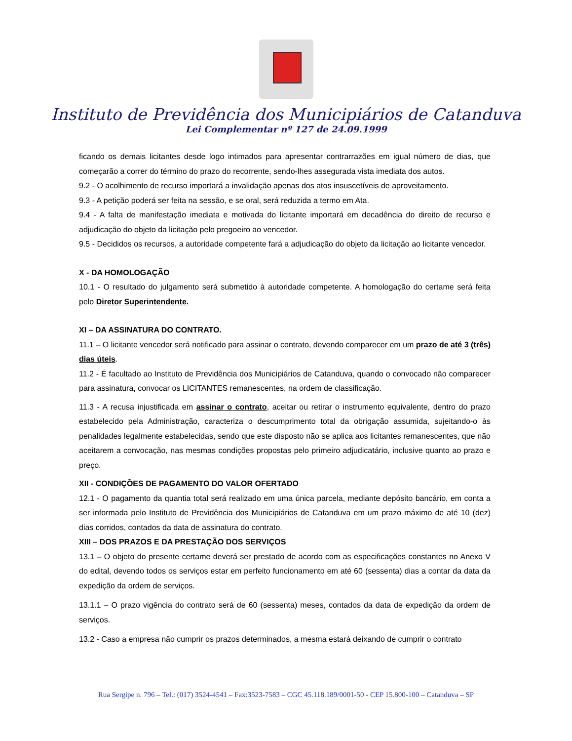Instituto de Previdência dos Municipiários de Catanduva
Lei Complementar nº 127 de 24.09.1999
ficando os demais licitantes desde logo intimados para apresentar contrarrazões em igual número de dias, que começarão a correr do término do prazo do recorrente, sendo-lhes assegurada vista imediata dos autos.
9.2 - O acolhimento de recurso importará a invalidação apenas dos atos insuscetíveis de aproveitamento.
9.3 - A petição poderá ser feita na sessão, e se oral, será reduzida a termo em Ata.
9.4 - A falta de manifestação imediata e motivada do licitante importará em decadência do direito de recurso e adjudicação do objeto da licitação pelo pregoeiro ao vencedor.
9.5 - Decididos os recursos, a autoridade competente fará a adjudicação do objeto da licitação ao licitante vencedor.
X - DA HOMOLOGAÇÃO
10.1 - O resultado do julgamento será submetido à autoridade competente. A homologação do certame será feita pelo Diretor Superintendente.
XI – DA ASSINATURA DO CONTRATO.
11.1 – O licitante vencedor será notificado para assinar o contrato, devendo comparecer em um prazo de até 3 (três) dias úteis.
11.2 - É facultado ao Instituto de Previdência dos Municipiários de Catanduva, quando o convocado não comparecer para assinatura, convocar os LICITANTES remanescentes, na ordem de classificação.
11.3 - A recusa injustificada em assinar o contrato, aceitar ou retirar o instrumento equivalente, dentro do prazo estabelecido pela Administração, caracteriza o descumprimento total da obrigação assumida, sujeitando-o às penalidades legalmente estabelecidas, sendo que este disposto não se aplica aos licitantes remanescentes, que não aceitarem a convocação, nas mesmas condições propostas pelo primeiro adjudicatário, inclusive quanto ao prazo e preço.
XII - CONDIÇÕES DE PAGAMENTO DO VALOR OFERTADO
12.1 - O pagamento da quantia total será realizado em uma única parcela, mediante depósito bancário, em conta a ser informada pelo Instituto de Previdência dos Municipiários de Catanduva em um prazo máximo de até 10 (dez) dias corridos, contados da data de assinatura do contrato.
XIII – DOS PRAZOS E DA PRESTAÇÃO DOS SERVIÇOS
13.1 – O objeto do presente certame deverá ser prestado de acordo com as especificações constantes no Anexo V do edital, devendo todos os serviços estar em perfeito funcionamento em até 60 (sessenta) dias a contar da data da expedição da ordem de serviços.
13.1.1 – O prazo vigência do contrato será de 60 (sessenta) meses, contados da data de expedição da ordem de serviços.
13.2 - Caso a empresa não cumprir os prazos determinados, a mesma estará deixando de cumprir o contrato
Rua Sergipe n. 796 – Tel.: (017) 3524-4541 – Fax:3523-7583 – CGC 45.118.189/0001-50 - CEP 15.800-100 – Catanduva – SP